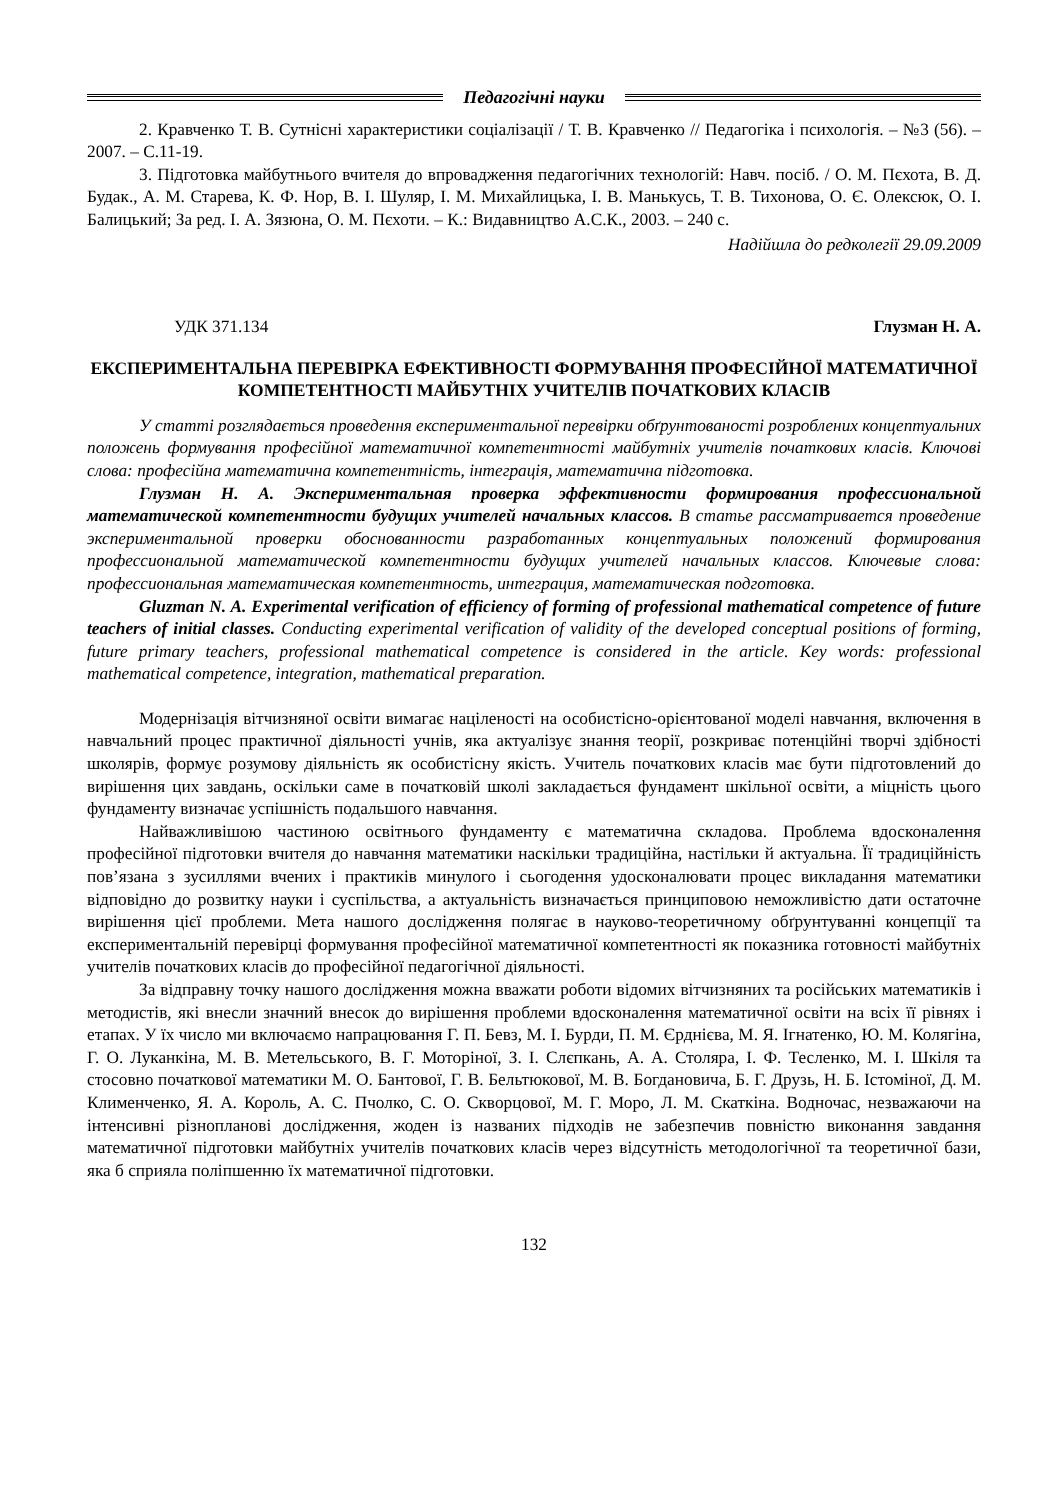Педагогічні науки
2. Кравченко Т. В. Сутнісні характеристики соціалізації / Т. В. Кравченко // Педагогіка і психологія. – №3 (56). – 2007. – С.11-19.
3. Підготовка майбутнього вчителя до впровадження педагогічних технологій: Навч. посіб. / О. М. Пєхота, В. Д. Будак., А. М. Старева, К. Ф. Нор, В. І. Шуляр, І. М. Михайлицька, І. В. Манькусь, Т. В. Тихонова, О. Є. Олексюк, О. І. Балицький; За ред. І. А. Зязюна, О. М. Пєхоти. – К.: Видавництво А.С.К., 2003. – 240 с.
Надійшла до редколегії 29.09.2009
УДК 371.134 Глузман Н. А.
ЕКСПЕРИМЕНТАЛЬНА ПЕРЕВІРКА ЕФЕКТИВНОСТІ ФОРМУВАННЯ ПРОФЕСІЙНОЇ МАТЕМАТИЧНОЇ КОМПЕТЕНТНОСТІ МАЙБУТНІХ УЧИТЕЛІВ ПОЧАТКОВИХ КЛАСІВ
У статті розглядається проведення експериментальної перевірки обґрунтованості розроблених концептуальних положень формування професійної математичної компетентності майбутніх учителів початкових класів. Ключові слова: професійна математична компетентність, інтеграція, математична підготовка.
Глузман Н. А. Экспериментальная проверка эффективности формирования профессиональной математической компетентности будущих учителей начальных классов. В статье рассматривается проведение экспериментальной проверки обоснованности разработанных концептуальных положений формирования профессиональной математической компетентности будущих учителей начальных классов. Ключевые слова: профессиональная математическая компетентность, интеграция, математическая подготовка.
Gluzman N. A. Experimental verification of efficiency of forming of professional mathematical competence of future teachers of initial classes. Conducting experimental verification of validity of the developed conceptual positions of forming, future primary teachers, professional mathematical competence is considered in the article. Key words: professional mathematical competence, integration, mathematical preparation.
Модернізація вітчизняної освіти вимагає націленості на особистісно-орієнтованої моделі навчання, включення в навчальний процес практичної діяльності учнів, яка актуалізує знання теорії, розкриває потенційні творчі здібності школярів, формує розумову діяльність як особистісну якість. Учитель початкових класів має бути підготовлений до вирішення цих завдань, оскільки саме в початковій школі закладається фундамент шкільної освіти, а міцність цього фундаменту визначає успішність подальшого навчання.
Найважливішою частиною освітнього фундаменту є математична складова. Проблема вдосконалення професійної підготовки вчителя до навчання математики наскільки традиційна, настільки й актуальна. Її традиційність пов’язана з зусиллями вчених і практиків минулого і сьогодення удосконалювати процес викладання математики відповідно до розвитку науки і суспільства, а актуальність визначається принциповою неможливістю дати остаточне вирішення цієї проблеми. Мета нашого дослідження полягає в науково-теоретичному обґрунтуванні концепції та експериментальній перевірці формування професійної математичної компетентності як показника готовності майбутніх учителів початкових класів до професійної педагогічної діяльності.
За відправну точку нашого дослідження можна вважати роботи відомих вітчизняних та російських математиків і методистів, які внесли значний внесок до вирішення проблеми вдосконалення математичної освіти на всіх її рівнях і етапах. У їх число ми включаємо напрацювання Г. П. Бевз, М. І. Бурди, П. М. Єрднієва, М. Я. Ігнатенко, Ю. М. Колягіна, Г. О. Луканкіна, М. В. Метельського, В. Г. Моторіної, З. І. Слєпкань, А. А. Столяра, І. Ф. Тесленко, М. І. Шкіля та стосовно початкової математики М. О. Бантової, Г. В. Бельтюкової, М. В. Богдановича, Б. Г. Друзь, Н. Б. Істоміної, Д. М. Клименченко, Я. А. Король, А. С. Пчолко, С. О. Скворцової, М. Г. Моро, Л. М. Скаткіна. Водночас, незважаючи на інтенсивні різнопланові дослідження, жоден із названих підходів не забезпечив повністю виконання завдання математичної підготовки майбутніх учителів початкових класів через відсутність методологічної та теоретичної бази, яка б сприяла поліпшенню їх математичної підготовки.
132